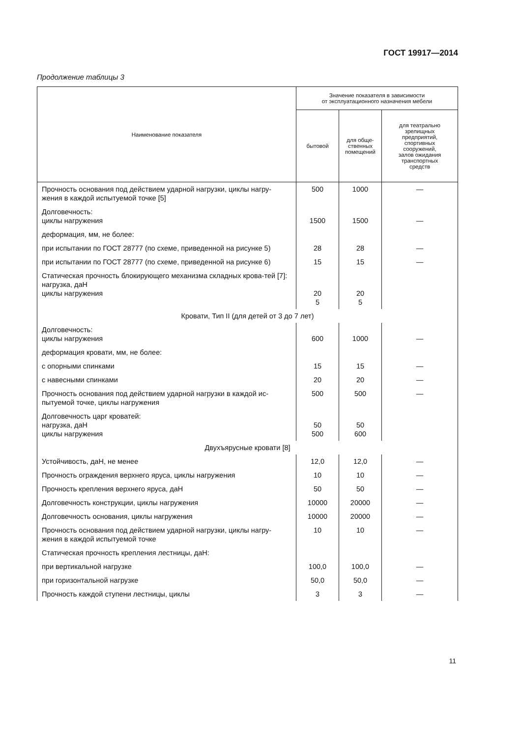ГОСТ 19917—2014
Продолжение таблицы 3
| Наименование показателя | Значение показателя в зависимости от эксплуатационного назначения мебели | | |
| --- | --- | --- | --- |
| | бытовой | для обще- ственных помещений | для театрально зрелищных предприятий, спортивных сооружений, залов ожидания транспортных средств |
| Прочность основания под действием ударной нагрузки, циклы нагру-жения в каждой испытуемой точке [5] | 500 | 1000 | — |
| Долговечность: циклы нагружения | 1500 | 1500 | — |
| деформация, мм, не более: | | | |
| при испытании по ГОСТ 28777 (по схеме, приведенной на рисунке 5) | 28 | 28 | — |
| при испытании по ГОСТ 28777 (по схеме, приведенной на рисунке 6) | 15 | 15 | — |
| Статическая прочность блокирующего механизма складных крова-тей [7]: нагрузка, даН циклы нагружения | 20 5 | 20 5 | |
| Кровати, Тип II (для детей от 3 до 7 лет) | | | |
| Долговечность: циклы нагружения | 600 | 1000 | — |
| деформация кровати, мм, не более: | | | |
| с опорными спинками | 15 | 15 | — |
| с навесными спинками | 20 | 20 | — |
| Прочность основания под действием ударной нагрузки в каждой ис-пытуемой точке, циклы нагружения | 500 | 500 | — |
| Долговечность царг кроватей: нагрузка, даН циклы нагружения | 50 500 | 50 600 | |
| Двухъярусные кровати [8] | | | |
| Устойчивость, даН, не менее | 12,0 | 12,0 | — |
| Прочность ограждения верхнего яруса, циклы нагружения | 10 | 10 | — |
| Прочность крепления верхнего яруса, даН | 50 | 50 | — |
| Долговечность конструкции, циклы нагружения | 10000 | 20000 | — |
| Долговечность основания, циклы нагружения | 10000 | 20000 | — |
| Прочность основания под действием ударной нагрузки, циклы нагру-жения в каждой испытуемой точке | 10 | 10 | — |
| Статическая прочность крепления лестницы, даН: | | | |
| при вертикальной нагрузке | 100,0 | 100,0 | — |
| при горизонтальной нагрузке | 50,0 | 50,0 | — |
| Прочность каждой ступени лестницы, циклы | 3 | 3 | — |
11